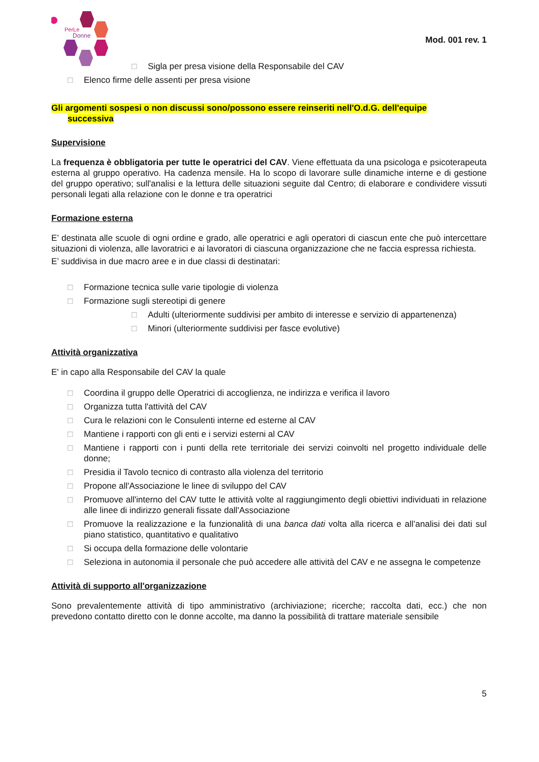PerLe
Donne
Mod. 001 rev. 1
□ Sigla per presa visione della Responsabile del CAV
□ Elenco firme delle assenti per presa visione
Gli argomenti sospesi o non discussi sono/possono essere reinseriti nell'O.d.G. dell'equipe
successiva
Supervisione
La frequenza è obbligatoria per tutte le operatrici del CAV. Viene effettuata da una psicologa e psicoterapeuta esterna al gruppo operativo. Ha cadenza mensile. Ha lo scopo di lavorare sulle dinamiche interne e di gestione del gruppo operativo; sull'analisi e la lettura delle situazioni seguite dal Centro; di elaborare e condividere vissuti personali legati alla relazione con le donne e tra operatrici
Formazione esterna
E’ destinata alle scuole di ogni ordine e grado, alle operatrici e agli operatori di ciascun ente che può intercettare situazioni di violenza, alle lavoratrici e ai lavoratori di ciascuna organizzazione che ne faccia espressa richiesta.
E’ suddivisa in due macro aree e in due classi di destinatari:
□ Formazione tecnica sulle varie tipologie di violenza
□ Formazione sugli stereotipi di genere
□ Adulti (ulteriormente suddivisi per ambito di interesse e servizio di appartenenza)
□ Minori (ulteriormente suddivisi per fasce evolutive)
Attività organizzativa
E' in capo alla Responsabile del CAV la quale
□ Coordina il gruppo delle Operatrici di accoglienza, ne indirizza e verifica il lavoro
□ Organizza tutta l'attività del CAV
□ Cura le relazioni con le Consulenti interne ed esterne al CAV
□ Mantiene i rapporti con gli enti e i servizi esterni al CAV
□ Mantiene i rapporti con i punti della rete territoriale dei servizi coinvolti nel progetto individuale delle donne;
□ Presidia il Tavolo tecnico di contrasto alla violenza del territorio
□ Propone all'Associazione le linee di sviluppo del CAV
□ Promuove all'interno del CAV tutte le attività volte al raggiungimento degli obiettivi individuati in relazione alle linee di indirizzo generali fissate dall'Associazione
□ Promuove la realizzazione e la funzionalità di una banca dati volta alla ricerca e all’analisi dei dati sul piano statistico, quantitativo e qualitativo
□ Si occupa della formazione delle volontarie
□ Seleziona in autonomia il personale che può accedere alle attività del CAV e ne assegna le competenze
Attività di supporto all'organizzazione
Sono prevalentemente attività di tipo amministrativo (archiviazione; ricerche; raccolta dati, ecc.) che non prevedono contatto diretto con le donne accolte, ma danno la possibilità di trattare materiale sensibile
5